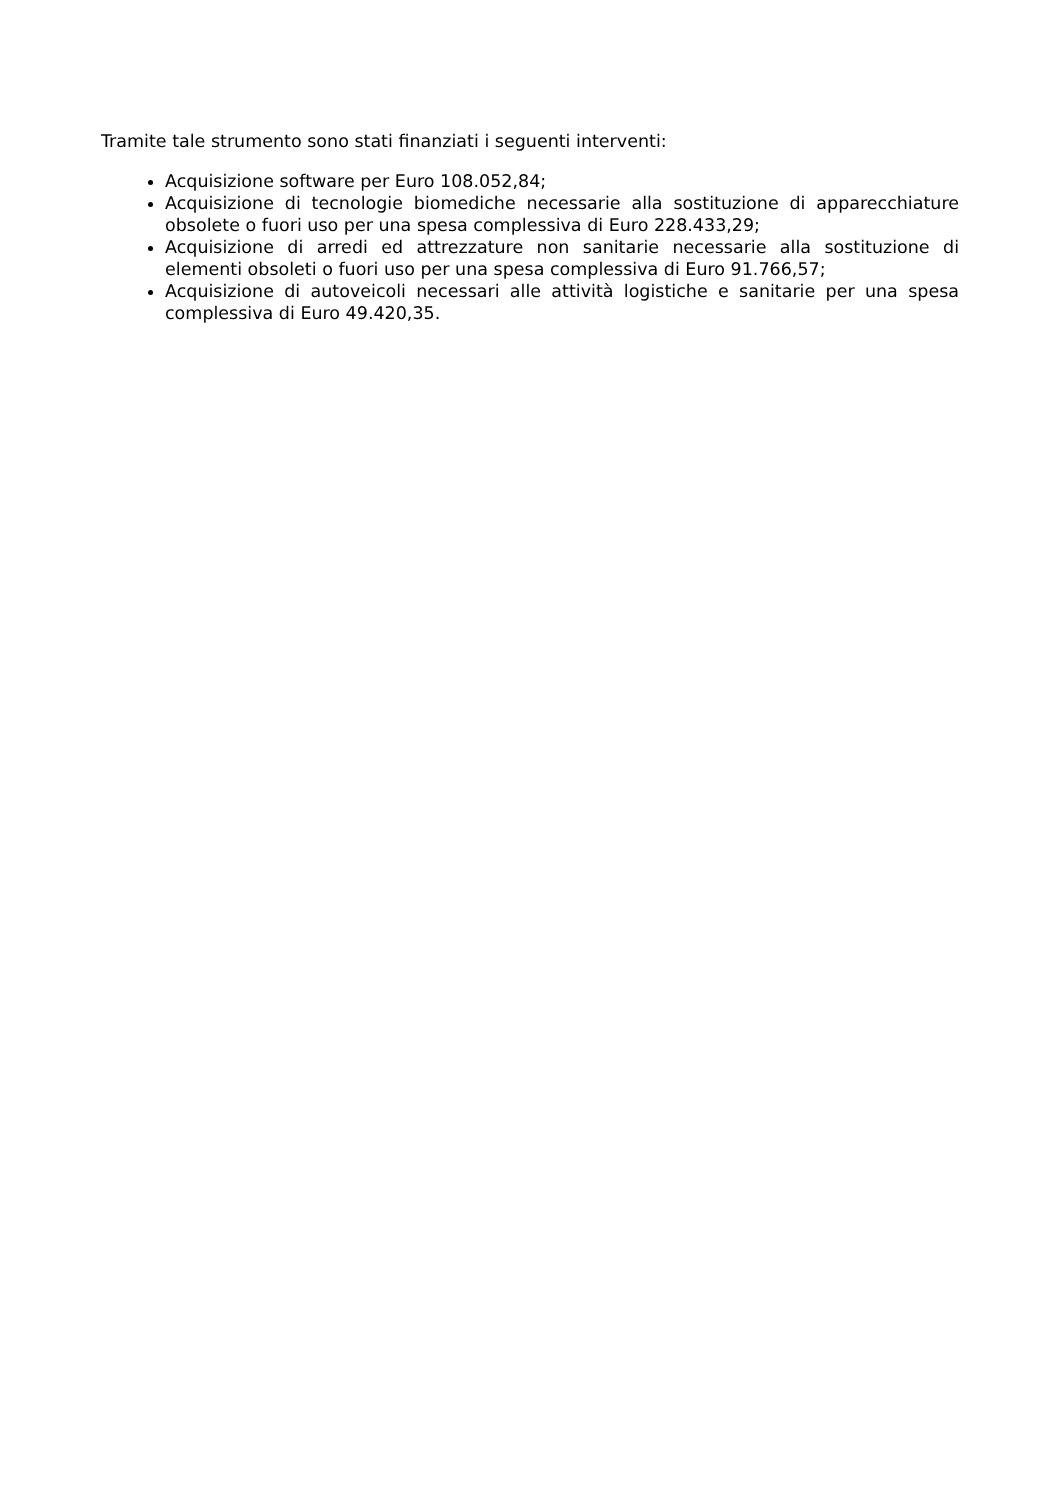Tramite tale strumento sono stati finanziati i seguenti interventi:
Acquisizione software per Euro 108.052,84;
Acquisizione di tecnologie biomediche necessarie alla sostituzione di apparecchiature obsolete o fuori uso per una spesa complessiva di Euro 228.433,29;
Acquisizione di arredi ed attrezzature non sanitarie necessarie alla sostituzione di elementi obsoleti o fuori uso per una spesa complessiva di Euro 91.766,57;
Acquisizione di autoveicoli necessari alle attività logistiche e sanitarie per una spesa complessiva di Euro 49.420,35.